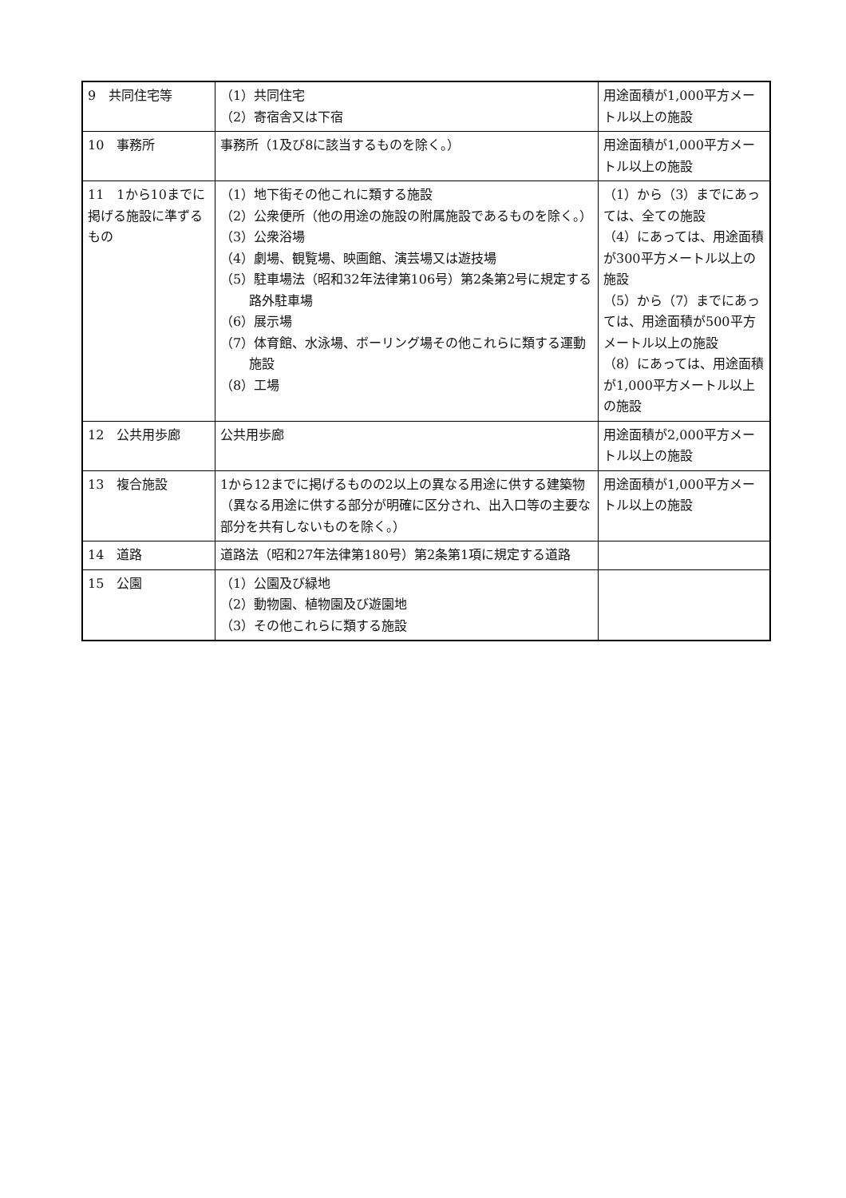| 9 共同住宅等 | （1）共同住宅 （2）寄宿舎又は下宿 | 用途面積が1,000平方メートル以上の施設 |
| 10 事務所 | 事務所（1及び8に該当するものを除く。） | 用途面積が1,000平方メートル以上の施設 |
| 11 1から10までに掲げる施設に準ずるもの | （1）地下街その他これに類する施設 （2）公衆便所（他の用途の施設の附属施設であるものを除く。） （3）公衆浴場 （4）劇場、観覧場、映画館、演芸場又は遊技場 （5）駐車場法（昭和32年法律第106号）第2条第2号に規定する路外駐車場 （6）展示場 （7）体育館、水泳場、ボーリング場その他これらに類する運動施設 （8）工場 | （1）から（3）までにあっては、全ての施設 （4）にあっては、用途面積が300平方メートル以上の施設 （5）から（7）までにあっては、用途面積が500平方メートル以上の施設 （8）にあっては、用途面積が1,000平方メートル以上の施設 |
| 12 公共用歩廊 | 公共用歩廊 | 用途面積が2,000平方メートル以上の施設 |
| 13 複合施設 | 1から12までに掲げるものの2以上の異なる用途に供する建築物（異なる用途に供する部分が明確に区分され、出入口等の主要な部分を共有しないものを除く。） | 用途面積が1,000平方メートル以上の施設 |
| 14 道路 | 道路法（昭和27年法律第180号）第2条第1項に規定する道路 | |
| 15 公園 | （1）公園及び緑地 （2）動物園、植物園及び遊園地 （3）その他これらに類する施設 | |